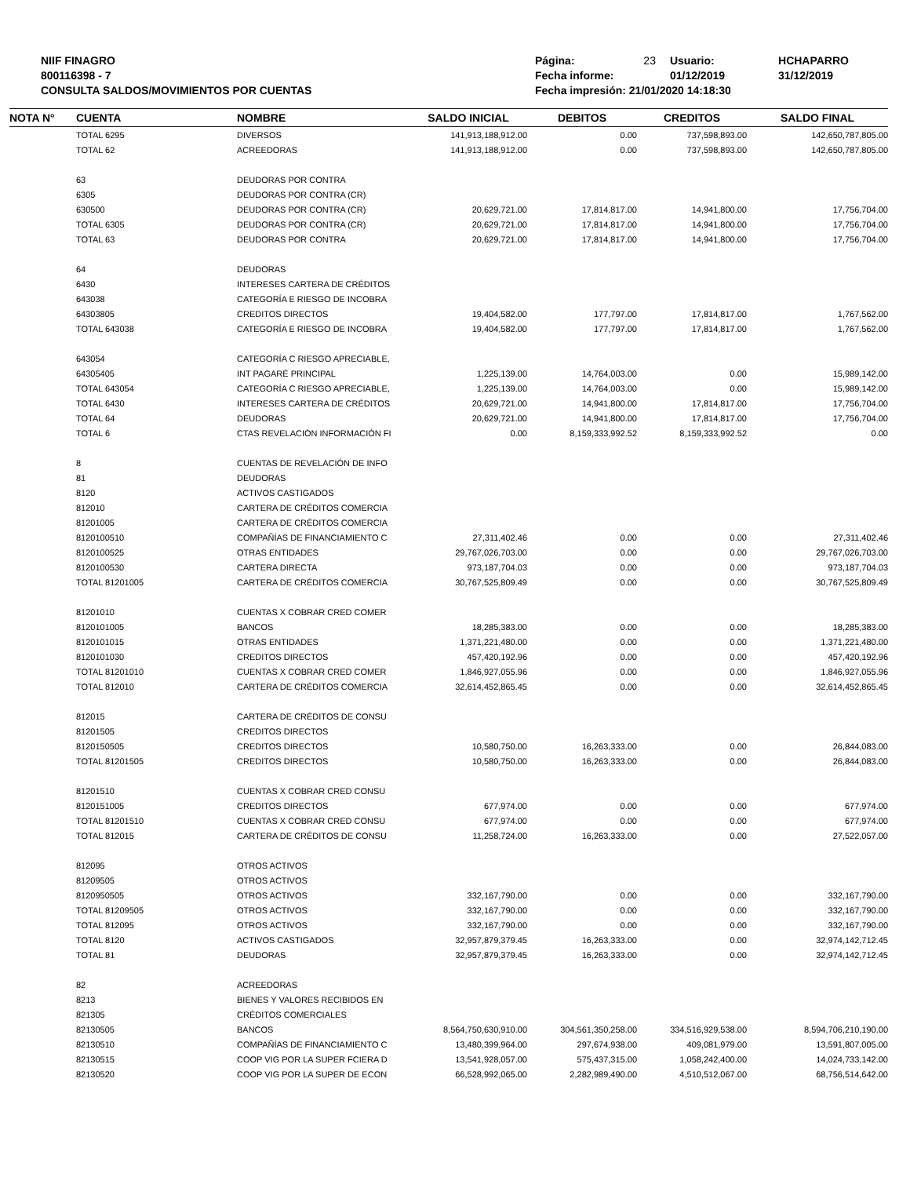NIIF FINAGRO
800116398 - 7
CONSULTA SALDOS/MOVIMIENTOS POR CUENTAS
| Página: | 23 | Usuario: | HCHAPARRO |
| Fecha informe: | | 01/12/2019 | 31/12/2019 |
| Fecha impresión: 21/01/2020 14:18:30 | | | |
| NOTA N° | CUENTA | NOMBRE | SALDO INICIAL | DEBITOS | CREDITOS | SALDO FINAL |
| --- | --- | --- | --- | --- | --- | --- |
| | TOTAL 6295 | DIVERSOS | 141,913,188,912.00 | 0.00 | 737,598,893.00 | 142,650,787,805.00 |
| | TOTAL 62 | ACREEDORAS | 141,913,188,912.00 | 0.00 | 737,598,893.00 | 142,650,787,805.00 |
| | 63 | DEUDORAS POR CONTRA | | | | |
| | 6305 | DEUDORAS POR CONTRA (CR) | | | | |
| | 630500 | DEUDORAS POR CONTRA (CR) | 20,629,721.00 | 17,814,817.00 | 14,941,800.00 | 17,756,704.00 |
| | TOTAL 6305 | DEUDORAS POR CONTRA (CR) | 20,629,721.00 | 17,814,817.00 | 14,941,800.00 | 17,756,704.00 |
| | TOTAL 63 | DEUDORAS POR CONTRA | 20,629,721.00 | 17,814,817.00 | 14,941,800.00 | 17,756,704.00 |
| | 64 | DEUDORAS | | | | |
| | 6430 | INTERESES CARTERA DE CRÉDITOS | | | | |
| | 643038 | CATEGORÍA E RIESGO DE INCOBRA | | | | |
| | 64303805 | CREDITOS DIRECTOS | 19,404,582.00 | 177,797.00 | 17,814,817.00 | 1,767,562.00 |
| | TOTAL 643038 | CATEGORÍA E RIESGO DE INCOBRA | 19,404,582.00 | 177,797.00 | 17,814,817.00 | 1,767,562.00 |
| | 643054 | CATEGORÍA C RIESGO APRECIABLE, | | | | |
| | 64305405 | INT PAGARÉ PRINCIPAL | 1,225,139.00 | 14,764,003.00 | 0.00 | 15,989,142.00 |
| | TOTAL 643054 | CATEGORÍA C RIESGO APRECIABLE, | 1,225,139.00 | 14,764,003.00 | 0.00 | 15,989,142.00 |
| | TOTAL 6430 | INTERESES CARTERA DE CRÉDITOS | 20,629,721.00 | 14,941,800.00 | 17,814,817.00 | 17,756,704.00 |
| | TOTAL 64 | DEUDORAS | 20,629,721.00 | 14,941,800.00 | 17,814,817.00 | 17,756,704.00 |
| | TOTAL 6 | CTAS REVELACIÓN INFORMACIÓN FI | 0.00 | 8,159,333,992.52 | 8,159,333,992.52 | 0.00 |
| | 8 | CUENTAS DE REVELACIÓN DE INFO | | | | |
| | 81 | DEUDORAS | | | | |
| | 8120 | ACTIVOS CASTIGADOS | | | | |
| | 812010 | CARTERA DE CRÉDITOS COMERCIA | | | | |
| | 81201005 | CARTERA DE CRÉDITOS COMERCIA | | | | |
| | 8120100510 | COMPAÑÍAS DE FINANCIAMIENTO C | 27,311,402.46 | 0.00 | 0.00 | 27,311,402.46 |
| | 8120100525 | OTRAS ENTIDADES | 29,767,026,703.00 | 0.00 | 0.00 | 29,767,026,703.00 |
| | 8120100530 | CARTERA DIRECTA | 973,187,704.03 | 0.00 | 0.00 | 973,187,704.03 |
| | TOTAL 81201005 | CARTERA DE CRÉDITOS COMERCIA | 30,767,525,809.49 | 0.00 | 0.00 | 30,767,525,809.49 |
| | 81201010 | CUENTAS X COBRAR CRED COMER | | | | |
| | 8120101005 | BANCOS | 18,285,383.00 | 0.00 | 0.00 | 18,285,383.00 |
| | 8120101015 | OTRAS ENTIDADES | 1,371,221,480.00 | 0.00 | 0.00 | 1,371,221,480.00 |
| | 8120101030 | CREDITOS DIRECTOS | 457,420,192.96 | 0.00 | 0.00 | 457,420,192.96 |
| | TOTAL 81201010 | CUENTAS X COBRAR CRED COMER | 1,846,927,055.96 | 0.00 | 0.00 | 1,846,927,055.96 |
| | TOTAL 812010 | CARTERA DE CRÉDITOS COMERCIA | 32,614,452,865.45 | 0.00 | 0.00 | 32,614,452,865.45 |
| | 812015 | CARTERA DE CRÉDITOS DE CONSU | | | | |
| | 81201505 | CREDITOS DIRECTOS | | | | |
| | 8120150505 | CREDITOS DIRECTOS | 10,580,750.00 | 16,263,333.00 | 0.00 | 26,844,083.00 |
| | TOTAL 81201505 | CREDITOS DIRECTOS | 10,580,750.00 | 16,263,333.00 | 0.00 | 26,844,083.00 |
| | 81201510 | CUENTAS X COBRAR CRED CONSU | | | | |
| | 8120151005 | CREDITOS DIRECTOS | 677,974.00 | 0.00 | 0.00 | 677,974.00 |
| | TOTAL 81201510 | CUENTAS X COBRAR CRED CONSU | 677,974.00 | 0.00 | 0.00 | 677,974.00 |
| | TOTAL 812015 | CARTERA DE CRÉDITOS DE CONSU | 11,258,724.00 | 16,263,333.00 | 0.00 | 27,522,057.00 |
| | 812095 | OTROS ACTIVOS | | | | |
| | 81209505 | OTROS ACTIVOS | | | | |
| | 8120950505 | OTROS ACTIVOS | 332,167,790.00 | 0.00 | 0.00 | 332,167,790.00 |
| | TOTAL 81209505 | OTROS ACTIVOS | 332,167,790.00 | 0.00 | 0.00 | 332,167,790.00 |
| | TOTAL 812095 | OTROS ACTIVOS | 332,167,790.00 | 0.00 | 0.00 | 332,167,790.00 |
| | TOTAL 8120 | ACTIVOS CASTIGADOS | 32,957,879,379.45 | 16,263,333.00 | 0.00 | 32,974,142,712.45 |
| | TOTAL 81 | DEUDORAS | 32,957,879,379.45 | 16,263,333.00 | 0.00 | 32,974,142,712.45 |
| | 82 | ACREEDORAS | | | | |
| | 8213 | BIENES Y VALORES RECIBIDOS EN | | | | |
| | 821305 | CRÉDITOS COMERCIALES | | | | |
| | 82130505 | BANCOS | 8,564,750,630,910.00 | 304,561,350,258.00 | 334,516,929,538.00 | 8,594,706,210,190.00 |
| | 82130510 | COMPAÑÍAS DE FINANCIAMIENTO C | 13,480,399,964.00 | 297,674,938.00 | 409,081,979.00 | 13,591,807,005.00 |
| | 82130515 | COOP VIG POR LA SUPER FCIERA D | 13,541,928,057.00 | 575,437,315.00 | 1,058,242,400.00 | 14,024,733,142.00 |
| | 82130520 | COOP VIG POR LA SUPER DE ECON | 66,528,992,065.00 | 2,282,989,490.00 | 4,510,512,067.00 | 68,756,514,642.00 |